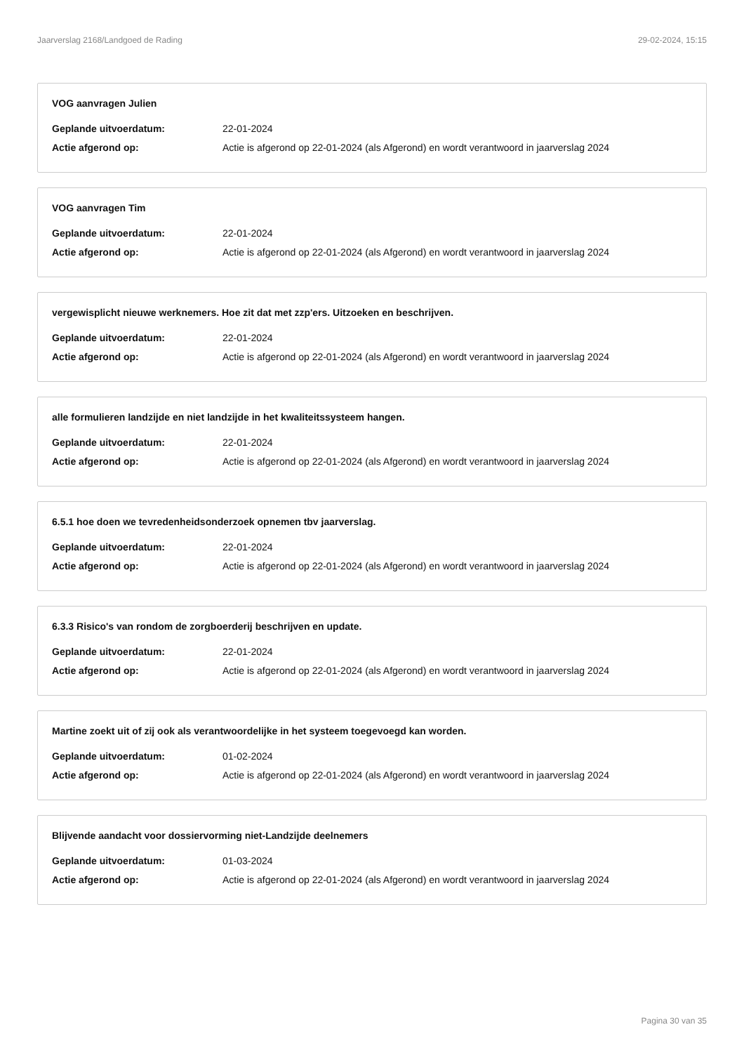Jaarverslag 2168/Landgoed de Rading 29-02-2024, 15:15
VOG aanvragen Julien
Geplande uitvoerdatum: 22-01-2024
Actie afgerond op: Actie is afgerond op 22-01-2024 (als Afgerond) en wordt verantwoord in jaarverslag 2024
VOG aanvragen Tim
Geplande uitvoerdatum: 22-01-2024
Actie afgerond op: Actie is afgerond op 22-01-2024 (als Afgerond) en wordt verantwoord in jaarverslag 2024
vergewisplicht nieuwe werknemers. Hoe zit dat met zzp'ers. Uitzoeken en beschrijven.
Geplande uitvoerdatum: 22-01-2024
Actie afgerond op: Actie is afgerond op 22-01-2024 (als Afgerond) en wordt verantwoord in jaarverslag 2024
alle formulieren landzijde en niet landzijde in het kwaliteitssysteem hangen.
Geplande uitvoerdatum: 22-01-2024
Actie afgerond op: Actie is afgerond op 22-01-2024 (als Afgerond) en wordt verantwoord in jaarverslag 2024
6.5.1 hoe doen we tevredenheidsonderzoek opnemen tbv jaarverslag.
Geplande uitvoerdatum: 22-01-2024
Actie afgerond op: Actie is afgerond op 22-01-2024 (als Afgerond) en wordt verantwoord in jaarverslag 2024
6.3.3 Risico's van rondom de zorgboerderij beschrijven en update.
Geplande uitvoerdatum: 22-01-2024
Actie afgerond op: Actie is afgerond op 22-01-2024 (als Afgerond) en wordt verantwoord in jaarverslag 2024
Martine zoekt uit of zij ook als verantwoordelijke in het systeem toegevoegd kan worden.
Geplande uitvoerdatum: 01-02-2024
Actie afgerond op: Actie is afgerond op 22-01-2024 (als Afgerond) en wordt verantwoord in jaarverslag 2024
Blijvende aandacht voor dossiervorming niet-Landzijde deelnemers
Geplande uitvoerdatum: 01-03-2024
Actie afgerond op: Actie is afgerond op 22-01-2024 (als Afgerond) en wordt verantwoord in jaarverslag 2024
Pagina 30 van 35